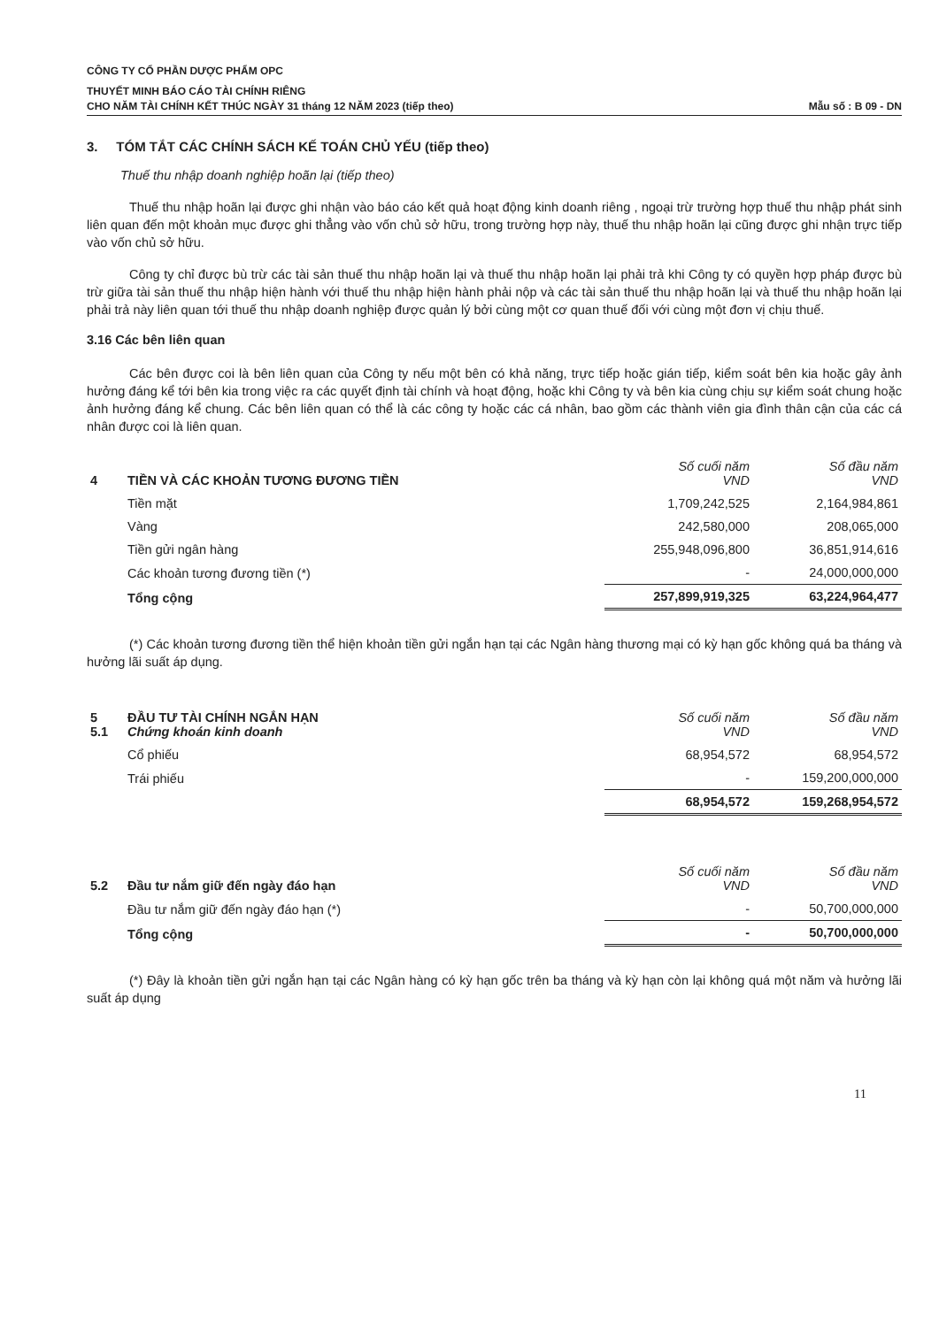CÔNG TY CỔ PHẦN DƯỢC PHẨM OPC
THUYẾT MINH BÁO CÁO TÀI CHÍNH RIÊNG
CHO NĂM TÀI CHÍNH KẾT THÚC NGÀY 31 tháng 12 NĂM 2023 (tiếp theo)
Mẫu số : B 09 - DN
3. TÓM TẮT CÁC CHÍNH SÁCH KẾ TOÁN CHỦ YẾU (tiếp theo)
Thuế thu nhập doanh nghiệp hoãn lại (tiếp theo)
Thuế thu nhập hoãn lại được ghi nhận vào báo cáo kết quả hoạt động kinh doanh riêng , ngoại trừ trường hợp thuế thu nhập phát sinh liên quan đến một khoản mục được ghi thẳng vào vốn chủ sở hữu, trong trường hợp này, thuế thu nhập hoãn lại cũng được ghi nhận trực tiếp vào vốn chủ sở hữu.
Công ty chỉ được bù trừ các tài sản thuế thu nhập hoãn lại và thuế thu nhập hoãn lại phải trả khi Công ty có quyền hợp pháp được bù trừ giữa tài sản thuế thu nhập hiện hành với thuế thu nhập hiện hành phải nộp và các tài sản thuế thu nhập hoãn lại và thuế thu nhập hoãn lại phải trả này liên quan tới thuế thu nhập doanh nghiệp được quản lý bởi cùng một cơ quan thuế đối với cùng một đơn vị chịu thuế.
3.16 Các bên liên quan
Các bên được coi là bên liên quan của Công ty nếu một bên có khả năng, trực tiếp hoặc gián tiếp, kiểm soát bên kia hoặc gây ảnh hưởng đáng kể tới bên kia trong việc ra các quyết định tài chính và hoạt động, hoặc khi Công ty và bên kia cùng chịu sự kiểm soát chung hoặc ảnh hưởng đáng kể chung. Các bên liên quan có thể là các công ty hoặc các cá nhân, bao gồm các thành viên gia đình thân cận của các cá nhân được coi là liên quan.
| 4 | TIỀN VÀ CÁC KHOẢN TƯƠNG ĐƯƠNG TIỀN | Số cuối năm VND | Số đầu năm VND |
| | Tiền mặt | 1,709,242,525 | 2,164,984,861 |
| | Vàng | 242,580,000 | 208,065,000 |
| | Tiền gửi ngân hàng | 255,948,096,800 | 36,851,914,616 |
| | Các khoản tương đương tiền (*) | - | 24,000,000,000 |
| | Tổng cộng | 257,899,919,325 | 63,224,964,477 |
(*) Các khoản tương đương tiền thể hiện khoản tiền gửi ngắn hạn tại các Ngân hàng thương mại có kỳ hạn gốc không quá ba tháng và hưởng lãi suất áp dụng.
| 5 5.1 | ĐẦU TƯ TÀI CHÍNH NGẮN HẠN Chứng khoán kinh doanh | Số cuối năm VND | Số đầu năm VND |
| | Cổ phiếu | 68,954,572 | 68,954,572 |
| | Trái phiếu | - | 159,200,000,000 |
| | | 68,954,572 | 159,268,954,572 |
| 5.2 | Đầu tư nắm giữ đến ngày đáo hạn | Số cuối năm VND | Số đầu năm VND |
| | Đầu tư nắm giữ đến ngày đáo hạn (*) | - | 50,700,000,000 |
| | Tổng cộng | - | 50,700,000,000 |
(*) Đây là khoản tiền gửi ngắn hạn tại các Ngân hàng có kỳ hạn gốc trên ba tháng và kỳ hạn còn lại không quá một năm và hưởng lãi suất áp dụng
11